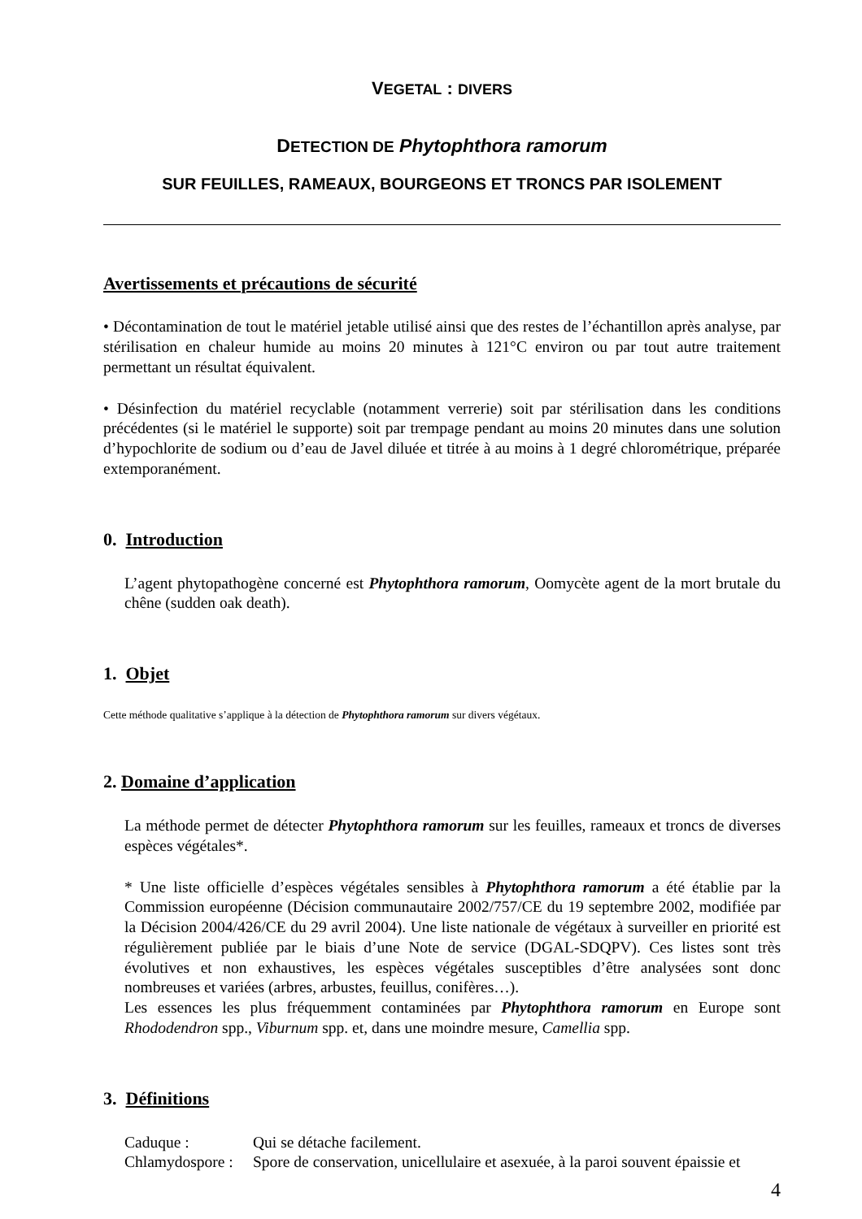VEGETAL : DIVERS
DETECTION DE Phytophthora ramorum
SUR FEUILLES, RAMEAUX, BOURGEONS ET TRONCS PAR ISOLEMENT
Avertissements et précautions de sécurité
• Décontamination de tout le matériel jetable utilisé ainsi que des restes de l’échantillon après analyse, par stérilisation en chaleur humide au moins 20 minutes à 121°C environ ou par tout autre traitement permettant un résultat équivalent.
• Désinfection du matériel recyclable (notamment verrerie) soit par stérilisation dans les conditions précédentes (si le matériel le supporte) soit par trempage pendant au moins 20 minutes dans une solution d’hypochlorite de sodium ou d’eau de Javel diluée et titrée à au moins à 1 degré chlorométrique, préparée extemporanément.
0. Introduction
L’agent phytopathogène concerné est Phytophthora ramorum, Oomycète agent de la mort brutale du chêne (sudden oak death).
1. Objet
Cette méthode qualitative s’applique à la détection de Phytophthora ramorum sur divers végétaux.
2. Domaine d’application
La méthode permet de détecter Phytophthora ramorum sur les feuilles, rameaux et troncs de diverses espèces végétales*.
* Une liste officielle d’espèces végétales sensibles à Phytophthora ramorum a été établie par la Commission européenne (Décision communautaire 2002/757/CE du 19 septembre 2002, modifiée par la Décision 2004/426/CE du 29 avril 2004). Une liste nationale de végétaux à surveiller en priorité est régulièrement publiée par le biais d’une Note de service (DGAL-SDQPV). Ces listes sont très évolutives et non exhaustives, les espèces végétales susceptibles d’être analysées sont donc nombreuses et variées (arbres, arbustes, feuillus, conifères…).
Les essences les plus fréquemment contaminées par Phytophthora ramorum en Europe sont Rhododendron spp., Viburnum spp. et, dans une moindre mesure, Camellia spp.
3. Définitions
Caduque : Qui se détache facilement.
Chlamydospore : Spore de conservation, unicellulaire et asexuée, à la paroi souvent épaissie et
4